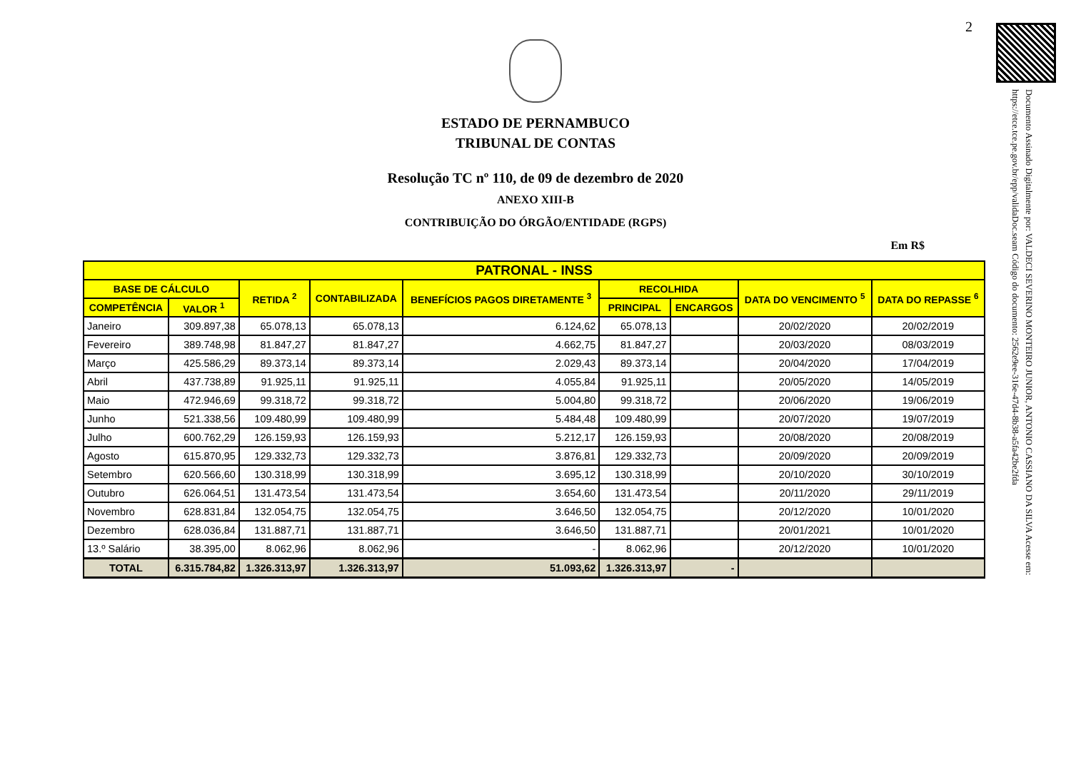2
Documento Assinado Digitalmente por: VALDECI SEVERINO MONTEIRO JUNIOR, ANTONIO CASSIANO DA SILVA Acesse em: https://etce.tce.pe.gov.br/epp/validaDoc.seam Código do documento: 2562e9ee-316e-47d4-8b38-a5fa42be2fda
ESTADO DE PERNAMBUCO
TRIBUNAL DE CONTAS
Resolução TC nº 110, de 09 de dezembro de 2020
ANEXO XIII-B
CONTRIBUIÇÃO DO ÓRGÃO/ENTIDADE (RGPS)
Em R$
| PATRONAL - INSS | | | | | | | | |
| --- | --- | --- | --- | --- | --- | --- | --- | --- |
| BASE DE CÁLCULO | | RETIDA <sup>2</sup> | CONTABILIZADA | BENEFÍCIOS PAGOS DIRETAMENTE <sup>3</sup> | RECOLHIDA | | DATA DO VENCIMENTO <sup>5</sup> | DATA DO REPASSE <sup>6</sup> |
| COMPETÊNCIA | VALOR <sup>1</sup> | | | | PRINCIPAL | ENCARGOS | | |
| Janeiro | 309.897,38 | 65.078,13 | 65.078,13 | 6.124,62 | 65.078,13 | | 20/02/2020 | 20/02/2019 |
| Fevereiro | 389.748,98 | 81.847,27 | 81.847,27 | 4.662,75 | 81.847,27 | | 20/03/2020 | 08/03/2019 |
| Março | 425.586,29 | 89.373,14 | 89.373,14 | 2.029,43 | 89.373,14 | | 20/04/2020 | 17/04/2019 |
| Abril | 437.738,89 | 91.925,11 | 91.925,11 | 4.055,84 | 91.925,11 | | 20/05/2020 | 14/05/2019 |
| Maio | 472.946,69 | 99.318,72 | 99.318,72 | 5.004,80 | 99.318,72 | | 20/06/2020 | 19/06/2019 |
| Junho | 521.338,56 | 109.480,99 | 109.480,99 | 5.484,48 | 109.480,99 | | 20/07/2020 | 19/07/2019 |
| Julho | 600.762,29 | 126.159,93 | 126.159,93 | 5.212,17 | 126.159,93 | | 20/08/2020 | 20/08/2019 |
| Agosto | 615.870,95 | 129.332,73 | 129.332,73 | 3.876,81 | 129.332,73 | | 20/09/2020 | 20/09/2019 |
| Setembro | 620.566,60 | 130.318,99 | 130.318,99 | 3.695,12 | 130.318,99 | | 20/10/2020 | 30/10/2019 |
| Outubro | 626.064,51 | 131.473,54 | 131.473,54 | 3.654,60 | 131.473,54 | | 20/11/2020 | 29/11/2019 |
| Novembro | 628.831,84 | 132.054,75 | 132.054,75 | 3.646,50 | 132.054,75 | | 20/12/2020 | 10/01/2020 |
| Dezembro | 628.036,84 | 131.887,71 | 131.887,71 | 3.646,50 | 131.887,71 | | 20/01/2021 | 10/01/2020 |
| 13.º Salário | 38.395,00 | 8.062,96 | 8.062,96 | - | 8.062,96 | | 20/12/2020 | 10/01/2020 |
| TOTAL | 6.315.784,82 | 1.326.313,97 | 1.326.313,97 | 51.093,62 | 1.326.313,97 | - | | |